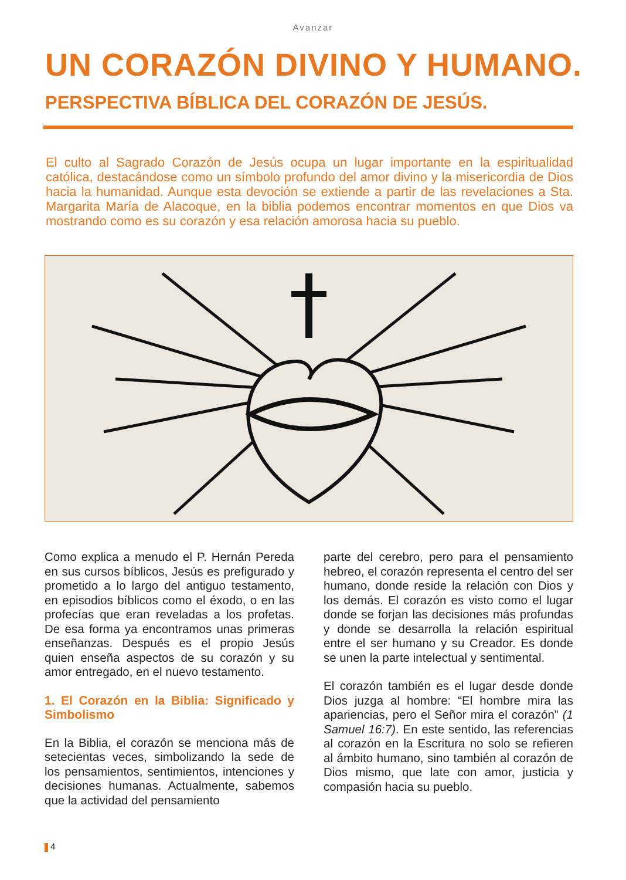Avanzar
UN CORAZÓN DIVINO Y HUMANO.
PERSPECTIVA BÍBLICA DEL CORAZÓN DE JESÚS.
El culto al Sagrado Corazón de Jesús ocupa un lugar importante en la espiritualidad católica, destacándose como un símbolo profundo del amor divino y la misericordia de Dios hacia la humanidad. Aunque esta devoción se extiende a partir de las revelaciones a Sta. Margarita María de Alacoque, en la biblia podemos encontrar momentos en que Dios va mostrando como es su corazón y esa relación amorosa hacia su pueblo.
Como explica a menudo el P. Hernán Pereda en sus cursos bíblicos, Jesús es prefigurado y prometido a lo largo del antiguo testamento, en episodios bíblicos como el éxodo, o en las profecías que eran reveladas a los profetas. De esa forma ya encontramos unas primeras enseñanzas. Después es el propio Jesús quien enseña aspectos de su corazón y su amor entregado, en el nuevo testamento.
1. El Corazón en la Biblia: Significado y Simbolismo
En la Biblia, el corazón se menciona más de setecientas veces, simbolizando la sede de los pensamientos, sentimientos, intenciones y decisiones humanas. Actualmente, sabemos que la actividad del pensamiento
parte del cerebro, pero para el pensamiento hebreo, el corazón representa el centro del ser humano, donde reside la relación con Dios y los demás. El corazón es visto como el lugar donde se forjan las decisiones más profundas y donde se desarrolla la relación espiritual entre el ser humano y su Creador. Es donde se unen la parte intelectual y sentimental.
El corazón también es el lugar desde donde Dios juzga al hombre: “El hombre mira las apariencias, pero el Señor mira el corazón” (1 Samuel 16:7). En este sentido, las referencias al corazón en la Escritura no solo se refieren al ámbito humano, sino también al corazón de Dios mismo, que late con amor, justicia y compasión hacia su pueblo.
4